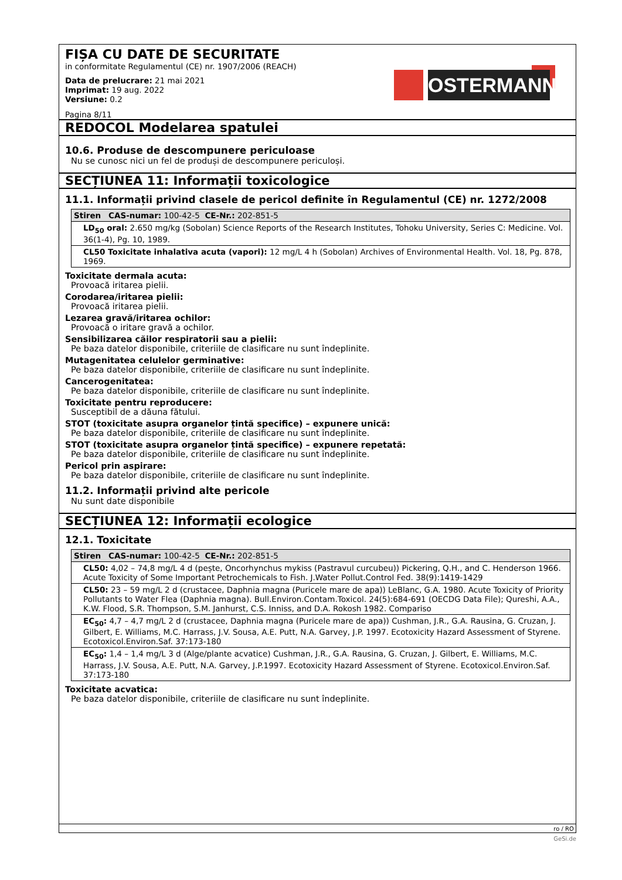FIȘA CU DATE DE SECURITATE
in conformitate Regulamentul (CE) nr. 1907/2006 (REACH)
Data de prelucrare: 21 mai 2021
Imprimat: 19 aug. 2022
Versiune: 0.2
Pagina 8/11
OSTERMANN
REDOCOL Modelarea spatulei
10.6. Produse de descompunere periculoase
Nu se cunosc nici un fel de produși de descompunere periculoși.
SECȚIUNEA 11: Informații toxicologice
11.1. Informații privind clasele de pericol definite în Regulamentul (CE) nr. 1272/2008
| Stiren CAS-numar: 100-42-5 CE-Nr.: 202-851-5 |
| --- |
| LD<sub>50</sub> oral: 2.650 mg/kg (Sobolan) Science Reports of the Research Institutes, Tohoku University, Series C: Medicine. Vol. 36(1-4), Pg. 10, 1989. |
| CL50 Toxicitate inhalativa acuta (vapori): 12 mg/L 4 h (Sobolan) Archives of Environmental Health. Vol. 18, Pg. 878, 1969. |
Toxicitate dermala acuta:
Provoacă iritarea pielii.
Corodarea/iritarea pielii:
Provoacă iritarea pielii.
Lezarea gravă/iritarea ochilor:
Provoacă o iritare gravă a ochilor.
Sensibilizarea căilor respiratorii sau a pielii:
Pe baza datelor disponibile, criteriile de clasificare nu sunt îndeplinite.
Mutagenitatea celulelor germinative:
Pe baza datelor disponibile, criteriile de clasificare nu sunt îndeplinite.
Cancerogenitatea:
Pe baza datelor disponibile, criteriile de clasificare nu sunt îndeplinite.
Toxicitate pentru reproducere:
Susceptibil de a dăuna fătului.
STOT (toxicitate asupra organelor țintă specifice) – expunere unică:
Pe baza datelor disponibile, criteriile de clasificare nu sunt îndeplinite.
STOT (toxicitate asupra organelor țintă specifice) – expunere repetată:
Pe baza datelor disponibile, criteriile de clasificare nu sunt îndeplinite.
Pericol prin aspirare:
Pe baza datelor disponibile, criteriile de clasificare nu sunt îndeplinite.
11.2. Informații privind alte pericole
Nu sunt date disponibile
SECȚIUNEA 12: Informații ecologice
12.1. Toxicitate
| Stiren CAS-numar: 100-42-5 CE-Nr.: 202-851-5 |
| --- |
| CL50: 4,02 – 74,8 mg/L 4 d (pește, Oncorhynchus mykiss (Pastravul curcubeu)) Pickering, Q.H., and C. Henderson 1966. Acute Toxicity of Some Important Petrochemicals to Fish. J.Water Pollut.Control Fed. 38(9):1419-1429 |
| CL50: 23 – 59 mg/L 2 d (crustacee, Daphnia magna (Puricele mare de apa)) LeBlanc, G.A. 1980. Acute Toxicity of Priority Pollutants to Water Flea (Daphnia magna). Bull.Environ.Contam.Toxicol. 24(5):684-691 (OECDG Data File); Qureshi, A.A., K.W. Flood, S.R. Thompson, S.M. Janhurst, C.S. Inniss, and D.A. Rokosh 1982. Compariso |
| EC<sub>50</sub>: 4,7 – 4,7 mg/L 2 d (crustacee, Daphnia magna (Puricele mare de apa)) Cushman, J.R., G.A. Rausina, G. Cruzan, J. Gilbert, E. Williams, M.C. Harrass, J.V. Sousa, A.E. Putt, N.A. Garvey, J.P. 1997. Ecotoxicity Hazard Assessment of Styrene. Ecotoxicol.Environ.Saf. 37:173-180 |
| EC<sub>50</sub>: 1,4 – 1,4 mg/L 3 d (Alge/plante acvatice) Cushman, J.R., G.A. Rausina, G. Cruzan, J. Gilbert, E. Williams, M.C. Harrass, J.V. Sousa, A.E. Putt, N.A. Garvey, J.P.1997. Ecotoxicity Hazard Assessment of Styrene. Ecotoxicol.Environ.Saf. 37:173-180 |
Toxicitate acvatica:
Pe baza datelor disponibile, criteriile de clasificare nu sunt îndeplinite.
ro / RO
GeSi.de